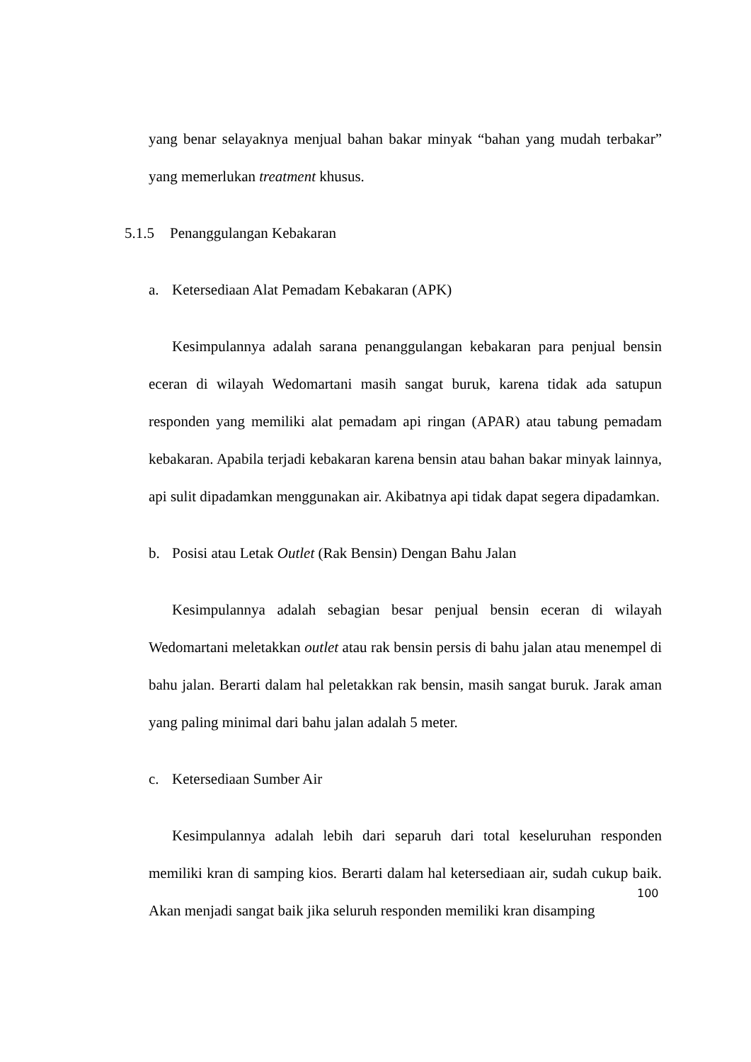yang benar selayaknya menjual bahan bakar minyak “bahan yang mudah terbakar” yang memerlukan treatment khusus.
5.1.5 Penanggulangan Kebakaran
a. Ketersediaan Alat Pemadam Kebakaran (APK)
Kesimpulannya adalah sarana penanggulangan kebakaran para penjual bensin eceran di wilayah Wedomartani masih sangat buruk, karena tidak ada satupun responden yang memiliki alat pemadam api ringan (APAR) atau tabung pemadam kebakaran. Apabila terjadi kebakaran karena bensin atau bahan bakar minyak lainnya, api sulit dipadamkan menggunakan air. Akibatnya api tidak dapat segera dipadamkan.
b. Posisi atau Letak Outlet (Rak Bensin) Dengan Bahu Jalan
Kesimpulannya adalah sebagian besar penjual bensin eceran di wilayah Wedomartani meletakkan outlet atau rak bensin persis di bahu jalan atau menempel di bahu jalan. Berarti dalam hal peletakkan rak bensin, masih sangat buruk. Jarak aman yang paling minimal dari bahu jalan adalah 5 meter.
c. Ketersediaan Sumber Air
Kesimpulannya adalah lebih dari separuh dari total keseluruhan responden memiliki kran di samping kios. Berarti dalam hal ketersediaan air, sudah cukup baik. Akan menjadi sangat baik jika seluruh responden memiliki kran disamping
100